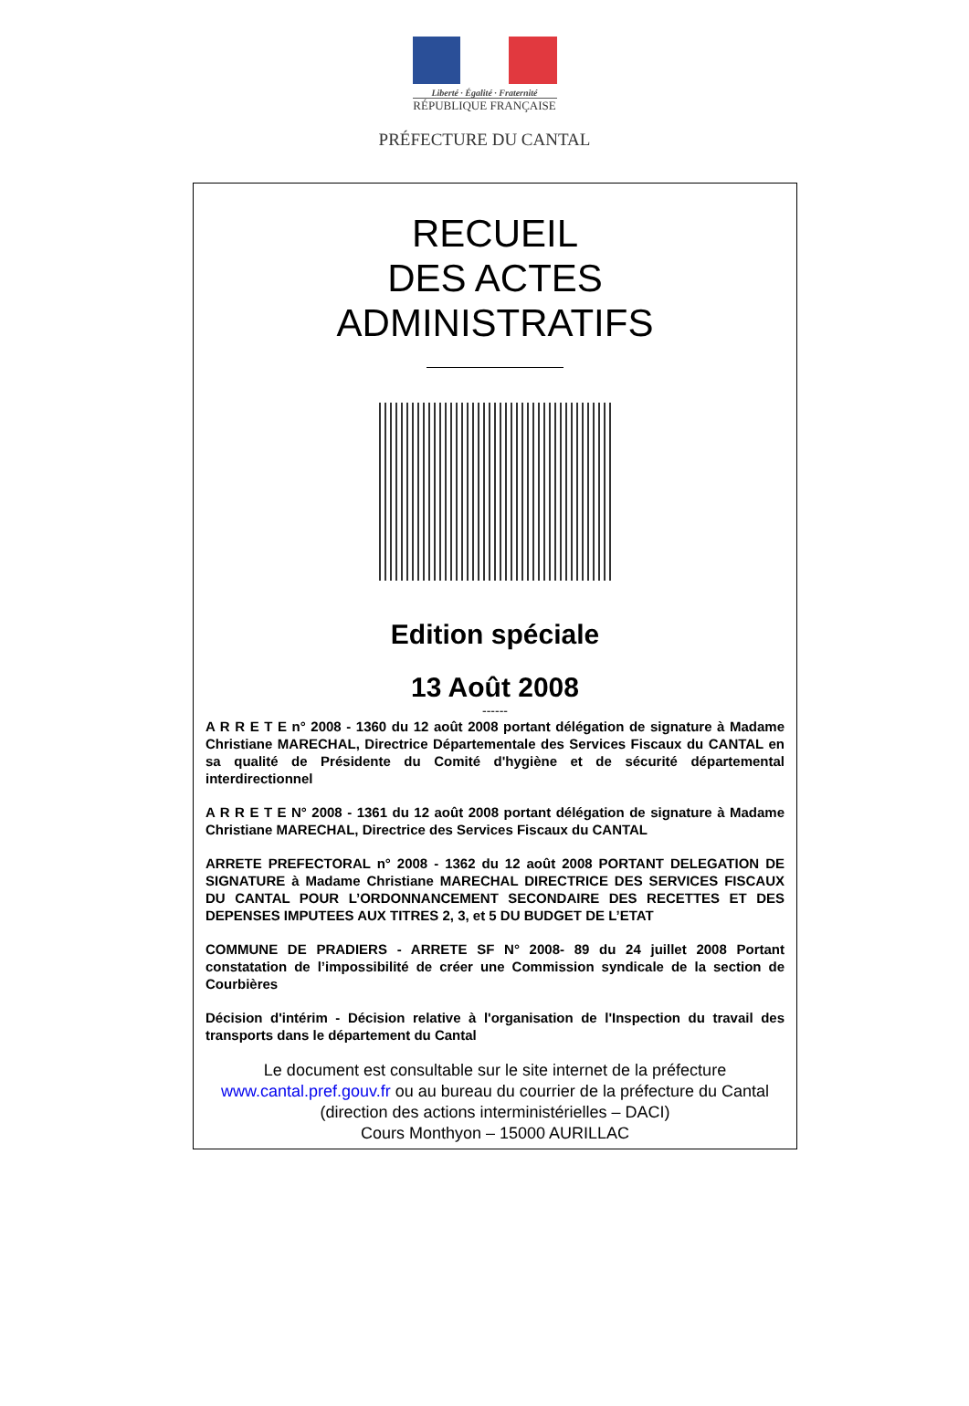Liberté · Égalité · Fraternité
RÉPUBLIQUE FRANÇAISE
PRÉFECTURE DU CANTAL
RECUEIL
DES ACTES
ADMINISTRATIFS
Edition spéciale
13 Août 2008
------
A R R E T E n° 2008 - 1360 du 12 août 2008 portant délégation de signature à Madame Christiane MARECHAL, Directrice Départementale des Services Fiscaux du CANTAL en sa qualité de Présidente du Comité d'hygiène et de sécurité départemental interdirectionnel
A R R E T E N° 2008 - 1361 du 12 août 2008 portant délégation de signature à Madame Christiane MARECHAL, Directrice des Services Fiscaux du CANTAL
ARRETE PREFECTORAL n° 2008 - 1362 du 12 août 2008 PORTANT DELEGATION DE SIGNATURE à Madame Christiane MARECHAL DIRECTRICE DES SERVICES FISCAUX DU CANTAL POUR L’ORDONNANCEMENT SECONDAIRE DES RECETTES ET DES DEPENSES IMPUTEES AUX TITRES 2, 3, et 5 DU BUDGET DE L’ETAT
COMMUNE DE PRADIERS - ARRETE SF N° 2008- 89 du 24 juillet 2008 Portant constatation de l’impossibilité de créer une Commission syndicale de la section de Courbières
Décision d'intérim - Décision relative à l'organisation de l'Inspection du travail des transports dans le département du Cantal
Le document est consultable sur le site internet de la préfecture
www.cantal.pref.gouv.fr ou au bureau du courrier de la préfecture du Cantal (direction des actions interministérielles – DACI)
Cours Monthyon – 15000 AURILLAC